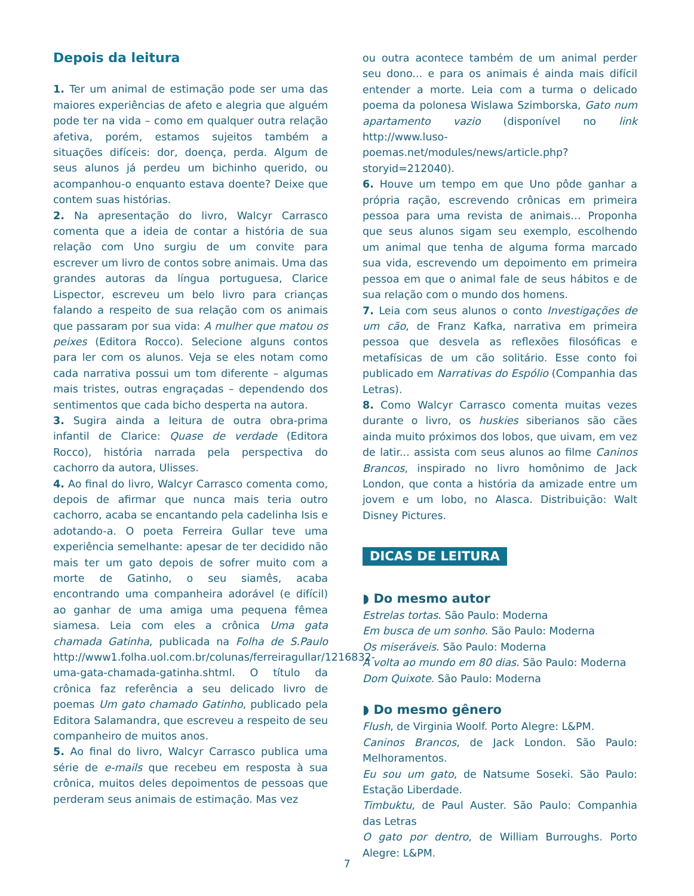Depois da leitura
1. Ter um animal de estimação pode ser uma das maiores experiências de afeto e alegria que alguém pode ter na vida – como em qualquer outra relação afetiva, porém, estamos sujeitos também a situações difíceis: dor, doença, perda. Algum de seus alunos já perdeu um bichinho querido, ou acompanhou-o enquanto estava doente? Deixe que contem suas histórias.
2. Na apresentação do livro, Walcyr Carrasco comenta que a ideia de contar a história de sua relação com Uno surgiu de um convite para escrever um livro de contos sobre animais. Uma das grandes autoras da língua portuguesa, Clarice Lispector, escreveu um belo livro para crianças falando a respeito de sua relação com os animais que passaram por sua vida: A mulher que matou os peixes (Editora Rocco). Selecione alguns contos para ler com os alunos. Veja se eles notam como cada narrativa possui um tom diferente – algumas mais tristes, outras engraçadas – dependendo dos sentimentos que cada bicho desperta na autora.
3. Sugira ainda a leitura de outra obra-prima infantil de Clarice: Quase de verdade (Editora Rocco), história narrada pela perspectiva do cachorro da autora, Ulisses.
4. Ao final do livro, Walcyr Carrasco comenta como, depois de afirmar que nunca mais teria outro cachorro, acaba se encantando pela cadelinha Isis e adotando-a. O poeta Ferreira Gullar teve uma experiência semelhante: apesar de ter decidido não mais ter um gato depois de sofrer muito com a morte de Gatinho, o seu siamês, acaba encontrando uma companheira adorável (e difícil) ao ganhar de uma amiga uma pequena fêmea siamesa. Leia com eles a crônica Uma gata chamada Gatinha, publicada na Folha de S.Paulo http://www1.folha.uol.com.br/colunas/ferreiragullar/1216832-uma-gata-chamada-gatinha.shtml. O título da crônica faz referência a seu delicado livro de poemas Um gato chamado Gatinho, publicado pela Editora Salamandra, que escreveu a respeito de seu companheiro de muitos anos.
5. Ao final do livro, Walcyr Carrasco publica uma série de e-mails que recebeu em resposta à sua crônica, muitos deles depoimentos de pessoas que perderam seus animais de estimação. Mas vez
ou outra acontece também de um animal perder seu dono... e para os animais é ainda mais difícil entender a morte. Leia com a turma o delicado poema da polonesa Wislawa Szimborska, Gato num apartamento vazio (disponível no link http://www.luso-poemas.net/modules/news/article.php?storyid=212040).
6. Houve um tempo em que Uno pôde ganhar a própria ração, escrevendo crônicas em primeira pessoa para uma revista de animais… Proponha que seus alunos sigam seu exemplo, escolhendo um animal que tenha de alguma forma marcado sua vida, escrevendo um depoimento em primeira pessoa em que o animal fale de seus hábitos e de sua relação com o mundo dos homens.
7. Leia com seus alunos o conto Investigações de um cão, de Franz Kafka, narrativa em primeira pessoa que desvela as reflexões filosóficas e metafísicas de um cão solitário. Esse conto foi publicado em Narrativas do Espólio (Companhia das Letras).
8. Como Walcyr Carrasco comenta muitas vezes durante o livro, os huskies siberianos são cães ainda muito próximos dos lobos, que uivam, em vez de latir... assista com seus alunos ao filme Caninos Brancos, inspirado no livro homônimo de Jack London, que conta a história da amizade entre um jovem e um lobo, no Alasca. Distribuição: Walt Disney Pictures.
DICAS DE LEITURA
◗ Do mesmo autor
Estrelas tortas. São Paulo: Moderna
Em busca de um sonho. São Paulo: Moderna
Os miseráveis. São Paulo: Moderna
A volta ao mundo em 80 dias. São Paulo: Moderna
Dom Quixote. São Paulo: Moderna
◗ Do mesmo gênero
Flush, de Virginia Woolf. Porto Alegre: L&PM.
Caninos Brancos, de Jack London. São Paulo: Melhoramentos.
Eu sou um gato, de Natsume Soseki. São Paulo: Estação Liberdade.
Timbuktu, de Paul Auster. São Paulo: Companhia das Letras
O gato por dentro, de William Burroughs. Porto Alegre: L&PM.
7